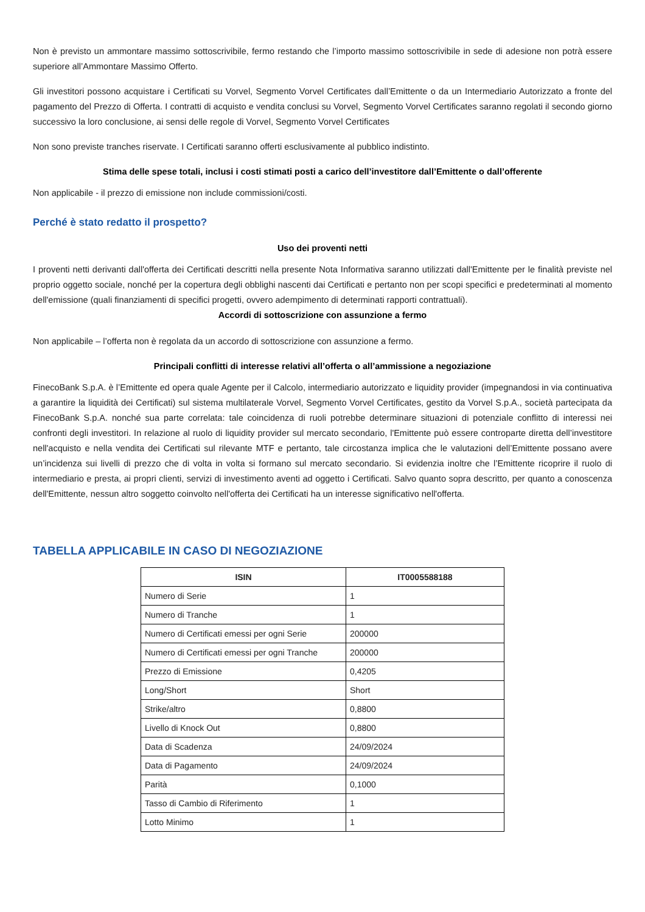Non è previsto un ammontare massimo sottoscrivibile, fermo restando che l’importo massimo sottoscrivibile in sede di adesione non potrà essere superiore all’Ammontare Massimo Offerto.
Gli investitori possono acquistare i Certificati su Vorvel, Segmento Vorvel Certificates dall’Emittente o da un Intermediario Autorizzato a fronte del pagamento del Prezzo di Offerta. I contratti di acquisto e vendita conclusi su Vorvel, Segmento Vorvel Certificates saranno regolati il secondo giorno successivo la loro conclusione, ai sensi delle regole di Vorvel, Segmento Vorvel Certificates
Non sono previste tranches riservate. I Certificati saranno offerti esclusivamente al pubblico indistinto.
Stima delle spese totali, inclusi i costi stimati posti a carico dell’investitore dall’Emittente o dall’offerente
Non applicabile - il prezzo di emissione non include commissioni/costi.
Perché è stato redatto il prospetto?
Uso dei proventi netti
I proventi netti derivanti dall'offerta dei Certificati descritti nella presente Nota Informativa saranno utilizzati dall'Emittente per le finalità previste nel proprio oggetto sociale, nonché per la copertura degli obblighi nascenti dai Certificati e pertanto non per scopi specifici e predeterminati al momento dell'emissione (quali finanziamenti di specifici progetti, ovvero adempimento di determinati rapporti contrattuali).
Accordi di sottoscrizione con assunzione a fermo
Non applicabile – l’offerta non è regolata da un accordo di sottoscrizione con assunzione a fermo.
Principali conflitti di interesse relativi all’offerta o all’ammissione a negoziazione
FinecoBank S.p.A. è l’Emittente ed opera quale Agente per il Calcolo, intermediario autorizzato e liquidity provider (impegnandosi in via continuativa a garantire la liquidità dei Certificati) sul sistema multilaterale Vorvel, Segmento Vorvel Certificates, gestito da Vorvel S.p.A., società partecipata da FinecoBank S.p.A. nonché sua parte correlata: tale coincidenza di ruoli potrebbe determinare situazioni di potenziale conflitto di interessi nei confronti degli investitori. In relazione al ruolo di liquidity provider sul mercato secondario, l'Emittente può essere controparte diretta dell’investitore nell'acquisto e nella vendita dei Certificati sul rilevante MTF e pertanto, tale circostanza implica che le valutazioni dell’Emittente possano avere un’incidenza sui livelli di prezzo che di volta in volta si formano sul mercato secondario. Si evidenzia inoltre che l’Emittente ricoprire il ruolo di intermediario e presta, ai propri clienti, servizi di investimento aventi ad oggetto i Certificati. Salvo quanto sopra descritto, per quanto a conoscenza dell'Emittente, nessun altro soggetto coinvolto nell'offerta dei Certificati ha un interesse significativo nell'offerta.
TABELLA APPLICABILE IN CASO DI NEGOZIAZIONE
| ISIN | IT0005588188 |
| --- | --- |
| Numero di Serie | 1 |
| Numero di Tranche | 1 |
| Numero di Certificati emessi per ogni Serie | 200000 |
| Numero di Certificati emessi per ogni Tranche | 200000 |
| Prezzo di Emissione | 0,4205 |
| Long/Short | Short |
| Strike/altro | 0,8800 |
| Livello di Knock Out | 0,8800 |
| Data di Scadenza | 24/09/2024 |
| Data di Pagamento | 24/09/2024 |
| Parità | 0,1000 |
| Tasso di Cambio di Riferimento | 1 |
| Lotto Minimo | 1 |